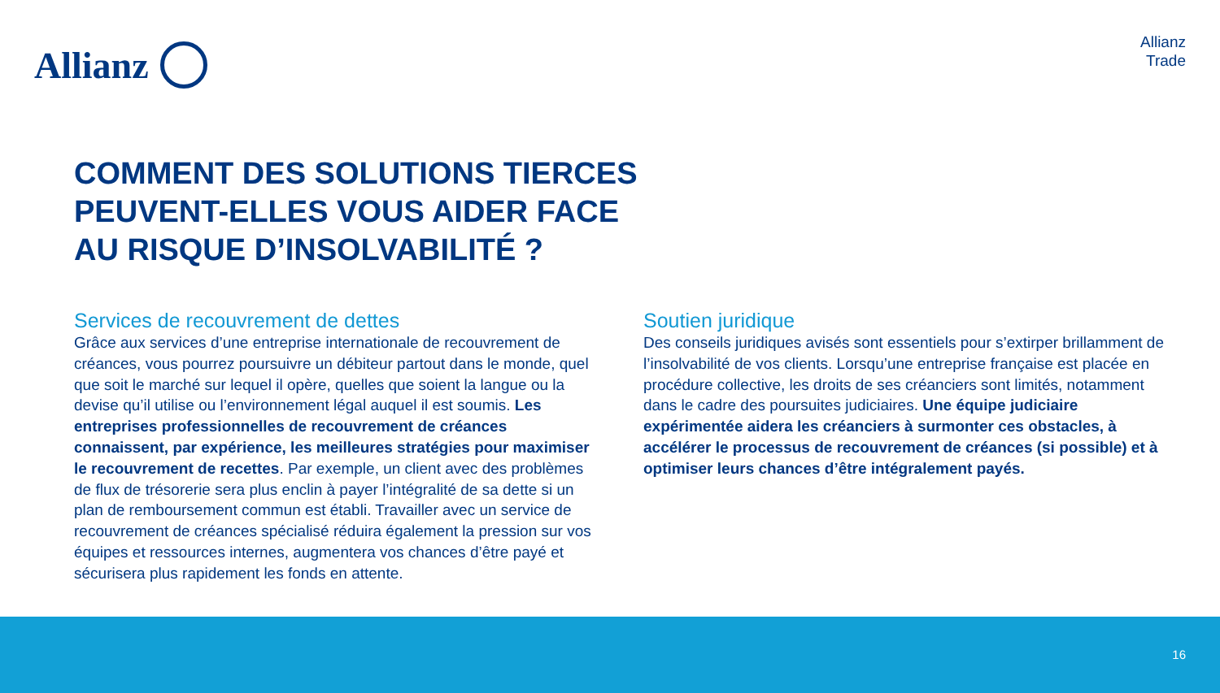Allianz
Allianz
Trade
COMMENT DES SOLUTIONS TIERCES
PEUVENT-ELLES VOUS AIDER FACE
AU RISQUE D’INSOLVABILITÉ ?
Services de recouvrement de dettes
Grâce aux services d’une entreprise internationale de recouvrement de créances, vous pourrez poursuivre un débiteur partout dans le monde, quel que soit le marché sur lequel il opère, quelles que soient la langue ou la devise qu’il utilise ou l’environnement légal auquel il est soumis. Les entreprises professionnelles de recouvrement de créances connaissent, par expérience, les meilleures stratégies pour maximiser le recouvrement de recettes. Par exemple, un client avec des problèmes de flux de trésorerie sera plus enclin à payer l’intégralité de sa dette si un plan de remboursement commun est établi. Travailler avec un service de recouvrement de créances spécialisé réduira également la pression sur vos équipes et ressources internes, augmentera vos chances d’être payé et sécurisera plus rapidement les fonds en attente.
Soutien juridique
Des conseils juridiques avisés sont essentiels pour s’extirper brillamment de l’insolvabilité de vos clients. Lorsqu’une entreprise française est placée en procédure collective, les droits de ses créanciers sont limités, notamment dans le cadre des poursuites judiciaires. Une équipe judiciaire expérimentée aidera les créanciers à surmonter ces obstacles, à accélérer le processus de recouvrement de créances (si possible) et à optimiser leurs chances d’être intégralement payés.
16